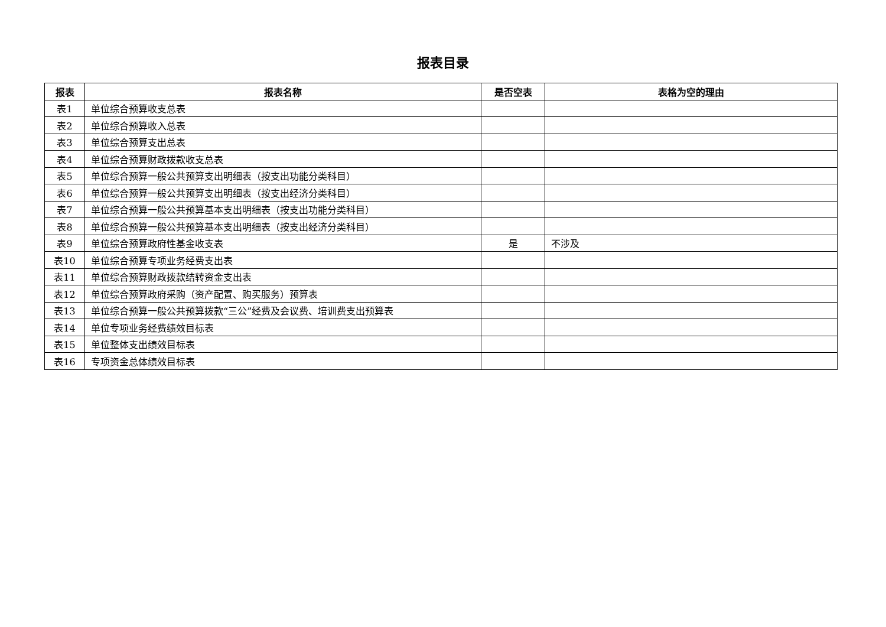报表目录
| 报表 | 报表名称 | 是否空表 | 表格为空的理由 |
| --- | --- | --- | --- |
| 表1 | 单位综合预算收支总表 | | |
| 表2 | 单位综合预算收入总表 | | |
| 表3 | 单位综合预算支出总表 | | |
| 表4 | 单位综合预算财政拨款收支总表 | | |
| 表5 | 单位综合预算一般公共预算支出明细表（按支出功能分类科目） | | |
| 表6 | 单位综合预算一般公共预算支出明细表（按支出经济分类科目） | | |
| 表7 | 单位综合预算一般公共预算基本支出明细表（按支出功能分类科目） | | |
| 表8 | 单位综合预算一般公共预算基本支出明细表（按支出经济分类科目） | | |
| 表9 | 单位综合预算政府性基金收支表 | 是 | 不涉及 |
| 表10 | 单位综合预算专项业务经费支出表 | | |
| 表11 | 单位综合预算财政拨款结转资金支出表 | | |
| 表12 | 单位综合预算政府采购（资产配置、购买服务）预算表 | | |
| 表13 | 单位综合预算一般公共预算拨款“三公”经费及会议费、培训费支出预算表 | | |
| 表14 | 单位专项业务经费绩效目标表 | | |
| 表15 | 单位整体支出绩效目标表 | | |
| 表16 | 专项资金总体绩效目标表 | | |